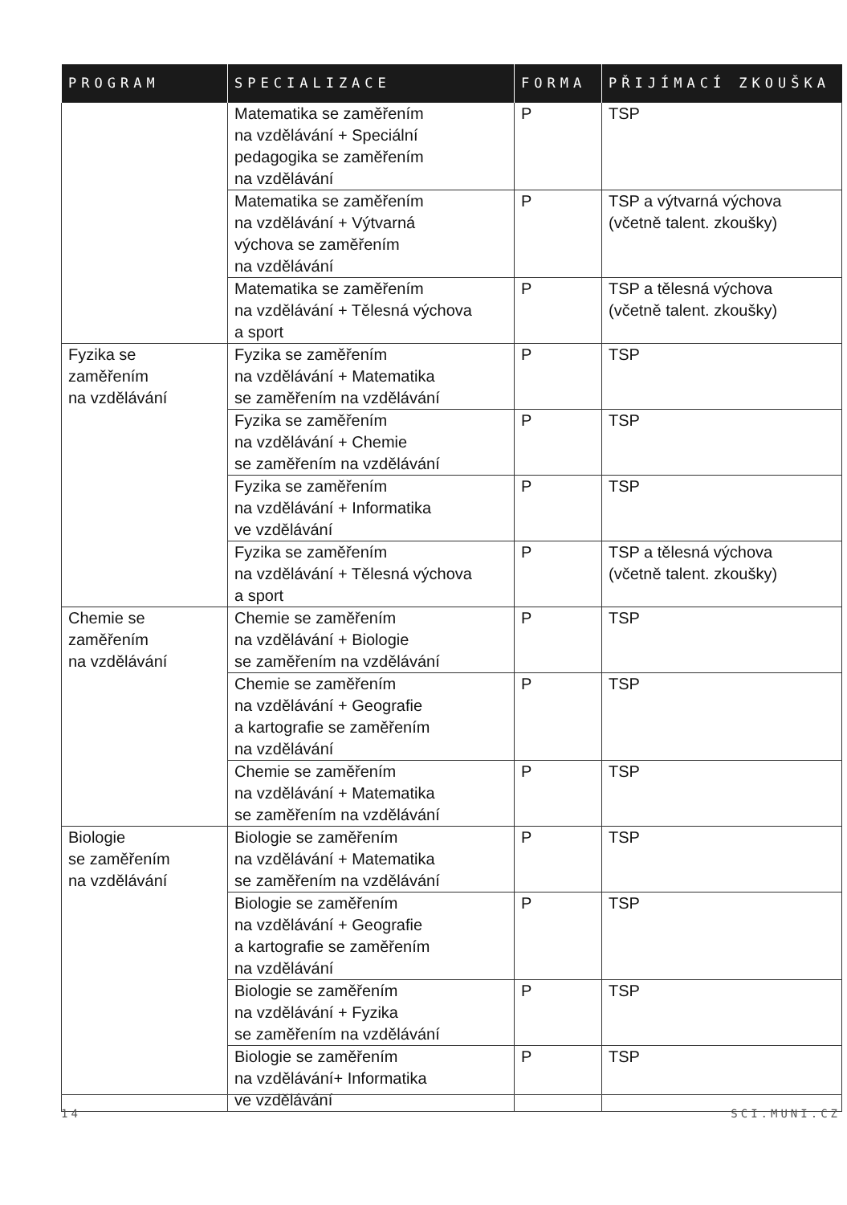| PROGRAM | SPECIALIZACE | FORMA | PŘIJÍMACÍ ZKOUŠKA |
| --- | --- | --- | --- |
| | Matematika se zaměřením na vzdělávání + Speciální pedagogika se zaměřením na vzdělávání | P | TSP |
| | Matematika se zaměřením na vzdělávání + Výtvarná výchova se zaměřením na vzdělávání | P | TSP a výtvarná výchova (včetně talent. zkoušky) |
| | Matematika se zaměřením na vzdělávání + Tělesná výchova a sport | P | TSP a tělesná výchova (včetně talent. zkoušky) |
| Fyzika se zaměřením na vzdělávání | Fyzika se zaměřením na vzdělávání + Matematika se zaměřením na vzdělávání | P | TSP |
| | Fyzika se zaměřením na vzdělávání + Chemie se zaměřením na vzdělávání | P | TSP |
| | Fyzika se zaměřením na vzdělávání + Informatika ve vzdělávání | P | TSP |
| | Fyzika se zaměřením na vzdělávání + Tělesná výchova a sport | P | TSP a tělesná výchova (včetně talent. zkoušky) |
| Chemie se zaměřením na vzdělávání | Chemie se zaměřením na vzdělávání + Biologie se zaměřením na vzdělávání | P | TSP |
| | Chemie se zaměřením na vzdělávání + Geografie a kartografie se zaměřením na vzdělávání | P | TSP |
| | Chemie se zaměřením na vzdělávání + Matematika se zaměřením na vzdělávání | P | TSP |
| Biologie se zaměřením na vzdělávání | Biologie se zaměřením na vzdělávání + Matematika se zaměřením na vzdělávání | P | TSP |
| | Biologie se zaměřením na vzdělávání + Geografie a kartografie se zaměřením na vzdělávání | P | TSP |
| | Biologie se zaměřením na vzdělávání + Fyzika se zaměřením na vzdělávání | P | TSP |
| | Biologie se zaměřením na vzdělávání+ Informatika ve vzdělávání | P | TSP |
14 SCI.MUNI.CZ